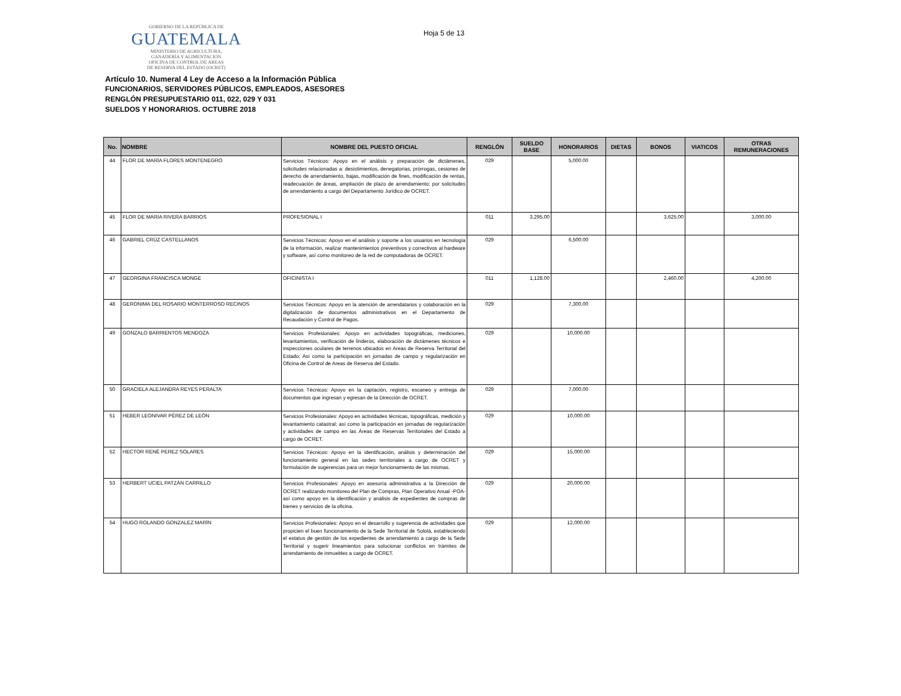GOBIERNO DE LA REPÚBLICA DE
GUATEMALA
MINISTERIO DE AGRICULTURA,
GANADERÍA Y ALIMENTACIÓN
OFICINA DE CONTROL DE ÁREAS
DE RESERVA DEL ESTADO (OCRET)
Hoja 5 de 13
Artículo 10. Numeral 4 Ley de Acceso a la Información Pública
FUNCIONARIOS, SERVIDORES PÚBLICOS, EMPLEADOS, ASESORES
RENGLÓN PRESUPUESTARIO 011, 022, 029 Y 031
SUELDOS Y HONORARIOS. OCTUBRE 2018
| No. | NOMBRE | NOMBRE DEL PUESTO OFICIAL | RENGLÓN | SUELDO BASE | HONORARIOS | DIETAS | BONOS | VIATICOS | OTRAS REMUNERACIONES |
| --- | --- | --- | --- | --- | --- | --- | --- | --- | --- |
| 44 | FLOR DE MARÍA FLORES MONTENEGRO | Servicios Técnicos: Apoyo en el análisis y preparación de dictámenes, solicitudes relacionadas a: desistimientos, denegatorias, prórrogas, cesiones de derecho de arrendamiento, bajas, modificación de fines, modificación de rentas, readecuación de áreas, ampliación de plazo de arrendamiento; por solicitudes de arrendamiento a cargo del Departamento Jurídico de OCRET. | 029 | | 5,000.00 | | | | |
| 45 | FLOR DE MARIA RIVERA BARRIOS | PROFESIONAL I | 011 | 3,295.00 | | | 3,625.00 | | 3,000.00 |
| 46 | GABRIEL CRÚZ CASTELLANOS | Servicios Técnicos: Apoyo en el análisis y soporte a los usuarios en tecnología de la información, realizar mantenimientos preventivos y correctivos al hardware y software, así como monitoreo de la red de computadoras de OCRET. | 029 | | 6,500.00 | | | | |
| 47 | GEORGINA FRANCISCA MONGE | OFICINISTA I | 011 | 1,128.00 | | | 2,460.00 | | 4,200.00 |
| 48 | GERONIMA DEL ROSARIO MONTERROSO RECINOS | Servicios Técnicos: Apoyo en la atención de arrendatarios y colaboración en la digitalización de documentos administrativos en el Departamento de Recaudación y Control de Pagos. | 029 | | 7,300.00 | | | | |
| 49 | GONZALO BARRIENTOS MENDOZA | Servicios Profesionales: Apoyo en actividades topográficas, mediciones, levantamientos, verificación de linderos, elaboración de dictámenes técnicos e inspecciones oculares de terrenos ubicados en Areas de Reserva Territorial del Estado; Así como la participación en jornadas de campo y regularización en Oficina de Control de Areas de Reserva del Estado. | 029 | | 10,000.00 | | | | |
| 50 | GRACIELA ALEJANDRA REYES PERALTA | Servicios Técnicos: Apoyo en la captación, registro, escaneo y entrega de documentos que ingresan y egresan de la Dirección de OCRET. | 029 | | 7,000.00 | | | | |
| 51 | HEBER LEONIVAR PÉREZ DE LEÓN | Servicios Profesionales: Apoyo en actividades técnicas, topográficas, medición y levantamiento catastral; así como la participación en jornadas de regularización y actividades de campo en las Áreas de Reservas Territoriales del Estado a cargo de OCRET. | 029 | | 10,000.00 | | | | |
| 52 | HECTOR RENÉ PEREZ SOLARES | Servicios Técnicos: Apoyo en la identificación, análisis y determinación del funcionamiento general en las sedes territoriales a cargo de OCRET y formulación de sugerencias para un mejor funcionamiento de las mismas. | 029 | | 15,000.00 | | | | |
| 53 | HERBERT UCIEL PATZÁN CARRILLO | Servicios Profesionales: Apoyo en asesoría administrativa a la Dirección de OCRET realizando monitoreo del Plan de Compras, Plan Operativo Anual -POA- así como apoyo en la identificación y análisis de expedientes de compras de bienes y servicios de la oficina. | 029 | | 20,000.00 | | | | |
| 54 | HUGO ROLANDO GONZALEZ MARÍN | Servicios Profesionales: Apoyo en el desarrollo y sugerencia de actividades que propicien el buen funcionamiento de la Sede Territorial de Sololá, estableciendo el estatus de gestión de los expedientes de arrendamiento a cargo de la Sede Territorial y sugerir lineamientos para solucionar conflictos en trámites de arrendamiento de inmuebles a cargo de OCRET. | 029 | | 12,000.00 | | | | |